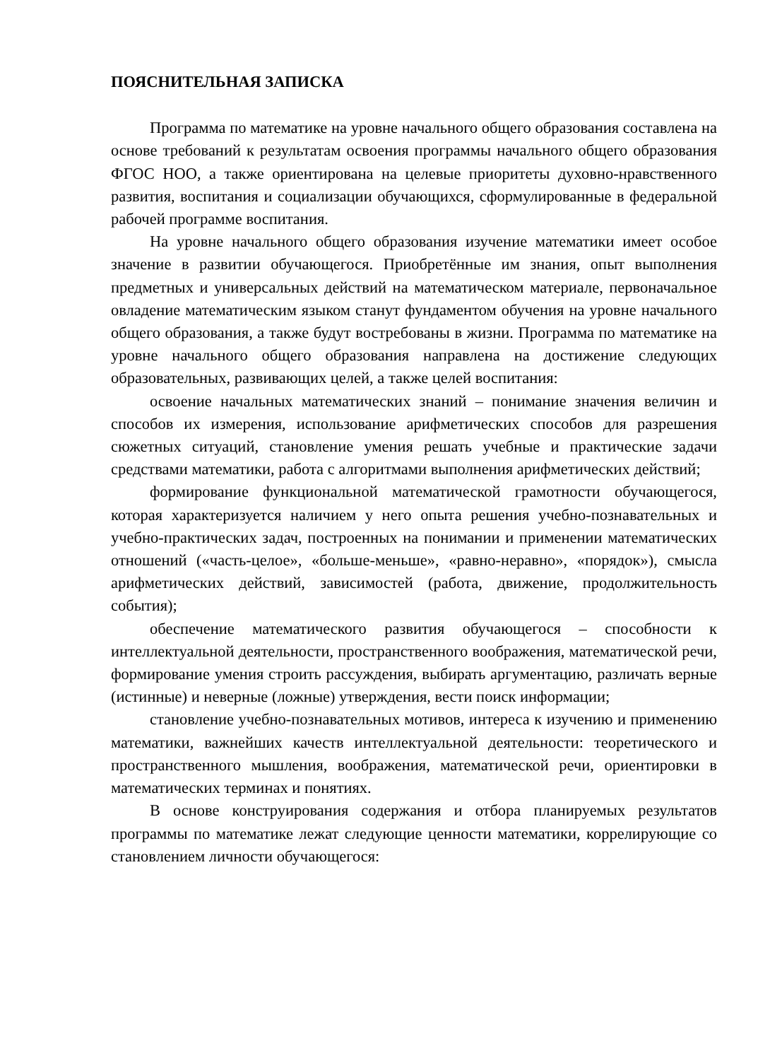ПОЯСНИТЕЛЬНАЯ ЗАПИСКА
Программа по математике на уровне начального общего образования составлена на основе требований к результатам освоения программы начального общего образования ФГОС НОО, а также ориентирована на целевые приоритеты духовно-нравственного развития, воспитания и социализации обучающихся, сформулированные в федеральной рабочей программе воспитания.
На уровне начального общего образования изучение математики имеет особое значение в развитии обучающегося. Приобретённые им знания, опыт выполнения предметных и универсальных действий на математическом материале, первоначальное овладение математическим языком станут фундаментом обучения на уровне начального общего образования, а также будут востребованы в жизни. Программа по математике на уровне начального общего образования направлена на достижение следующих образовательных, развивающих целей, а также целей воспитания:
освоение начальных математических знаний – понимание значения величин и способов их измерения, использование арифметических способов для разрешения сюжетных ситуаций, становление умения решать учебные и практические задачи средствами математики, работа с алгоритмами выполнения арифметических действий;
формирование функциональной математической грамотности обучающегося, которая характеризуется наличием у него опыта решения учебно-познавательных и учебно-практических задач, построенных на понимании и применении математических отношений («часть-целое», «больше-меньше», «равно-неравно», «порядок»), смысла арифметических действий, зависимостей (работа, движение, продолжительность события);
обеспечение математического развития обучающегося – способности к интеллектуальной деятельности, пространственного воображения, математической речи, формирование умения строить рассуждения, выбирать аргументацию, различать верные (истинные) и неверные (ложные) утверждения, вести поиск информации;
становление учебно-познавательных мотивов, интереса к изучению и применению математики, важнейших качеств интеллектуальной деятельности: теоретического и пространственного мышления, воображения, математической речи, ориентировки в математических терминах и понятиях.
В основе конструирования содержания и отбора планируемых результатов программы по математике лежат следующие ценности математики, коррелирующие со становлением личности обучающегося: